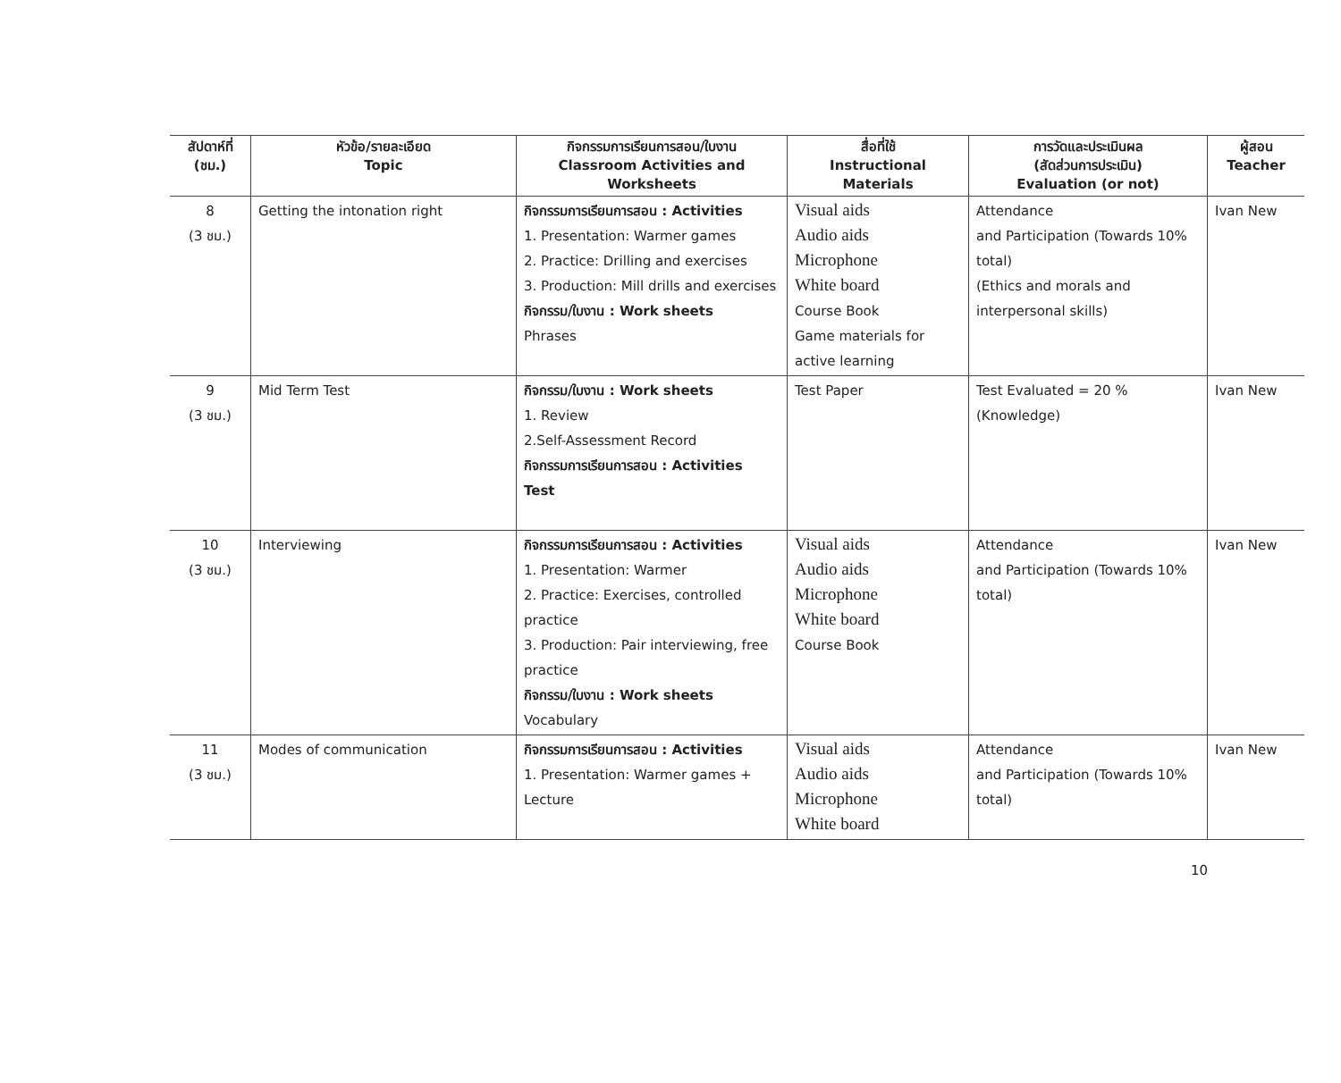| สัปดาห์ที่ (ชม.) | หัวข้อ/รายละเอียด Topic | กิจกรรมการเรียนการสอน/ใบงาน Classroom Activities and Worksheets | สื่อที่ใช้ Instructional Materials | การวัดและประเมินผล (สัดส่วนการประเมิน) Evaluation (or not) | ผู้สอน Teacher |
| --- | --- | --- | --- | --- | --- |
| 8 (3 ชม.) | Getting the intonation right | กิจกรรมการเรียนการสอน : Activities 1. Presentation: Warmer games 2. Practice: Drilling and exercises 3. Production: Mill drills and exercises กิจกรรม/ใบงาน : Work sheets Phrases | Visual aids Audio aids Microphone White board Course Book Game materials for active learning | Attendance and Participation (Towards 10% total) (Ethics and morals and interpersonal skills) | Ivan New |
| 9 (3 ชม.) | Mid Term Test | กิจกรรม/ใบงาน : Work sheets 1. Review 2.Self-Assessment Record กิจกรรมการเรียนการสอน : Activities Test | Test Paper | Test Evaluated = 20 % (Knowledge) | Ivan New |
| 10 (3 ชม.) | Interviewing | กิจกรรมการเรียนการสอน : Activities 1. Presentation: Warmer 2. Practice: Exercises, controlled practice 3. Production: Pair interviewing, free practice กิจกรรม/ใบงาน : Work sheets Vocabulary | Visual aids Audio aids Microphone White board Course Book | Attendance and Participation (Towards 10% total) | Ivan New |
| 11 (3 ชม.) | Modes of communication | กิจกรรมการเรียนการสอน : Activities 1. Presentation: Warmer games + Lecture | Visual aids Audio aids Microphone White board | Attendance and Participation (Towards 10% total) | Ivan New |
10